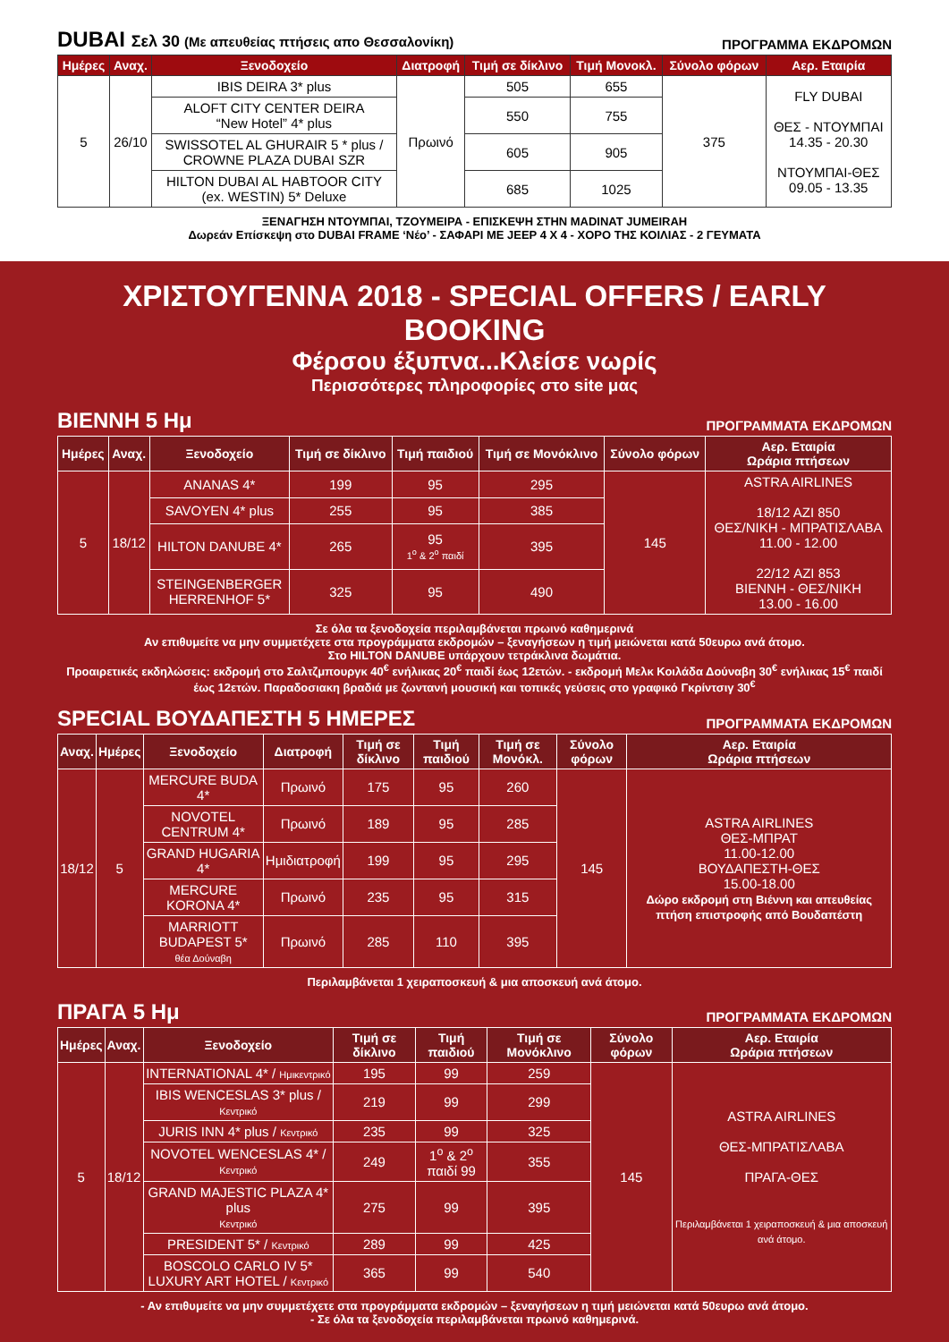DUBAI Σελ 30 (Με απευθείας πτήσεις απο Θεσσαλονίκη) ΠΡΟΓΡΑΜΜΑ ΕΚΔΡΟΜΩΝ
| Ημέρες | Αναχ. | Ξενοδοχείο | Διατροφή | Τιμή σε δίκλινο | Τιμή Μονοκλ. | Σύνολο φόρων | Αερ. Εταιρία |
| --- | --- | --- | --- | --- | --- | --- | --- |
| 5 | 26/10 | IBIS DEIRA 3* plus | Πρωινό | 505 | 655 | 375 | FLY DUBAI ΘΕΣ - ΝΤΟΥΜΠΑΙ 14.35 - 20.30 ΝΤΟΥΜΠΑΙ-ΘΕΣ 09.05 - 13.35 |
| | | ALOFT CITY CENTER DEIRA “New Hotel” 4* plus | | 550 | 755 | | |
| | | SWISSOTEL AL GHURAIR 5 * plus / CROWNE PLAZA DUBAI SZR | | 605 | 905 | | |
| | | HILTON DUBAI AL HABTOOR CITY (ex. WESTIN) 5* Deluxe | | 685 | 1025 | | |
ΞΕΝΑΓΗΣΗ ΝΤΟΥΜΠΑΙ, ΤΖΟΥΜΕΙΡΑ - ΕΠΙΣΚΕΨΗ ΣΤΗΝ MADINAT JUMEIRAH
Δωρεάν Επίσκεψη στο DUBAI FRAME ‘Νέο’ - ΣΑΦΑΡΙ ΜΕ JEEP 4 X 4 - ΧΟΡΟ ΤΗΣ ΚΟΙΛΙΑΣ - 2 ΓΕΥΜΑΤΑ
ΧΡΙΣΤΟΥΓΕΝΝΑ 2018 - SPECIAL OFFERS / EARLY BOOKING
Φέρσου έξυπνα...Κλείσε νωρίς
Περισσότερες πληροφορίες στο site μας
ΒΙΕΝΝΗ 5 Ημ ΠΡΟΓΡΑΜΜΑΤΑ ΕΚΔΡΟΜΩΝ
| Ημέρες | Αναχ. | Ξενοδοχείο | Τιμή σε δίκλινο | Τιμή παιδιού | Τιμή σε Μονόκλινο | Σύνολο φόρων | Αερ. Εταιρία Ωράρια πτήσεων |
| --- | --- | --- | --- | --- | --- | --- | --- |
| 5 | 18/12 | ANANAS 4* | 199 | 95 | 295 | 145 | ASTRA AIRLINES 18/12 AZI 850 ΘΕΣ/ΝΙΚΗ - ΜΠΡΑΤΙΣΛΑΒΑ 11.00 - 12.00 22/12 AZI 853 ΒΙΕΝΝΗ - ΘΕΣ/ΝΙΚΗ 13.00 - 16.00 |
| | | SAVOYEN 4* plus | 255 | 95 | 385 | | |
| | | HILTON DANUBE 4* | 265 | 95 1<sup>ο</sup> & 2<sup>ο</sup> παιδί | 395 | | |
| | | STEINGENBERGER HERRENHOF 5* | 325 | 95 | 490 | | |
Σε όλα τα ξενοδοχεία περιλαμβάνεται πρωινό καθημερινά
Αν επιθυμείτε να μην συμμετέχετε στα προγράμματα εκδρομών – ξεναγήσεων η τιμή μειώνεται κατά 50ευρω ανά άτομο.
Στο HILTON DANUBE υπάρχουν τετράκλινα δωμάτια.
Προαιρετικές εκδηλώσεις: εκδρομή στο Σαλτζμπουργκ 40<sup>€</sup> ενήλικας 20<sup>€</sup> παιδί έως 12ετών. - εκδρομή Μελκ Κοιλάδα Δούναβη 30<sup>€</sup> ενήλικας 15<sup>€</sup> παιδί έως 12ετών. Παραδοσιακη βραδιά με ζωντανή μουσική και τοπικές γεύσεις στο γραφικό Γκρίντσιγ 30<sup>€</sup>
SPECIAL ΒΟΥΔΑΠΕΣΤΗ 5 ΗΜΕΡΕΣ ΠΡΟΓΡΑΜΜΑΤΑ ΕΚΔΡΟΜΩΝ
| Αναχ. | Ημέρες | Ξενοδοχείο | Διατροφή | Τιμή σε δίκλινο | Τιμή παιδιού | Τιμή σε Μονόκλ. | Σύνολο φόρων | Αερ. Εταιρία Ωράρια πτήσεων |
| --- | --- | --- | --- | --- | --- | --- | --- | --- |
| 18/12 | 5 | MERCURE BUDA 4* | Πρωινό | 175 | 95 | 260 | 145 | ASTRA AIRLINES ΘΕΣ-ΜΠΡΑΤ 11.00-12.00 ΒΟΥΔΑΠΕΣΤΗ-ΘΕΣ 15.00-18.00 Δώρο εκδρομή στη Βιέννη και απευθείας πτήση επιστροφής από Βουδαπέστη |
| | | NOVOTEL CENTRUM 4* | Πρωινό | 189 | 95 | 285 | | |
| | | GRAND HUGARIA 4* | Ημιδιατροφή | 199 | 95 | 295 | | |
| | | MERCURE KORONA 4* | Πρωινό | 235 | 95 | 315 | | |
| | | MARRIOTT BUDAPEST 5* θέα Δούναβη | Πρωινό | 285 | 110 | 395 | | |
Περιλαμβάνεται 1 χειραποσκευή & μια αποσκευή ανά άτομο.
ΠΡΑΓΑ 5 Ημ ΠΡΟΓΡΑΜΜΑΤΑ ΕΚΔΡΟΜΩΝ
| Ημέρες | Αναχ. | Ξενοδοχείο | Τιμή σε δίκλινο | Τιμή παιδιού | Τιμή σε Μονόκλινο | Σύνολο φόρων | Αερ. Εταιρία Ωράρια πτήσεων |
| --- | --- | --- | --- | --- | --- | --- | --- |
| 5 | 18/12 | INTERNATIONAL 4* / Ημικεντρικό | 195 | 99 | 259 | 145 | ASTRA AIRLINES ΘΕΣ-ΜΠΡΑΤΙΣΛΑΒΑ ΠΡΑΓΑ-ΘΕΣ Περιλαμβάνεται 1 χειραποσκευή & μια αποσκευή ανά άτομο. |
| | | IBIS WENCESLAS 3* plus / Κεντρικό | 219 | 99 | 299 | | |
| | | JURIS INN 4* plus / Κεντρικό | 235 | 99 | 325 | | |
| | | NOVOTEL WENCESLAS 4* / Κεντρικό | 249 | 1<sup>ο</sup> & 2<sup>ο</sup> παιδί 99 | 355 | | |
| | | GRAND MAJESTIC PLAZA 4* plus Κεντρικό | 275 | 99 | 395 | | |
| | | PRESIDENT 5* / Κεντρικό | 289 | 99 | 425 | | |
| | | BOSCOLO CARLO IV 5* LUXURY ART HOTEL / Κεντρικό | 365 | 99 | 540 | | |
- Αν επιθυμείτε να μην συμμετέχετε στα προγράμματα εκδρομών – ξεναγήσεων η τιμή μειώνεται κατά 50ευρω ανά άτομο.
- Σε όλα τα ξενοδοχεία περιλαμβάνεται πρωινό καθημερινά.